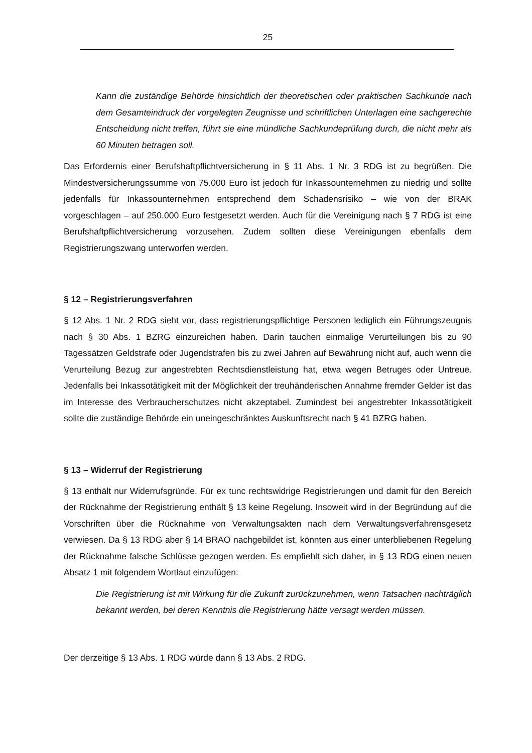25
Kann die zuständige Behörde hinsichtlich der theoretischen oder praktischen Sachkunde nach dem Gesamteindruck der vorgelegten Zeugnisse und schriftlichen Unterlagen eine sachgerechte Entscheidung nicht treffen, führt sie eine mündliche Sachkundeprüfung durch, die nicht mehr als 60 Minuten betragen soll.
Das Erfordernis einer Berufshaftpflichtversicherung in § 11 Abs. 1 Nr. 3 RDG ist zu begrüßen. Die Mindestversicherungssumme von 75.000 Euro ist jedoch für Inkassounternehmen zu niedrig und sollte jedenfalls für Inkassounternehmen entsprechend dem Schadensrisiko – wie von der BRAK vorgeschlagen – auf 250.000 Euro festgesetzt werden. Auch für die Vereinigung nach § 7 RDG ist eine Berufshaftpflichtversicherung vorzusehen. Zudem sollten diese Vereinigungen ebenfalls dem Registrierungszwang unterworfen werden.
§ 12 – Registrierungsverfahren
§ 12 Abs. 1 Nr. 2 RDG sieht vor, dass registrierungspflichtige Personen lediglich ein Führungszeugnis nach § 30 Abs. 1 BZRG einzureichen haben. Darin tauchen einmalige Verurteilungen bis zu 90 Tagessätzen Geldstrafe oder Jugendstrafen bis zu zwei Jahren auf Bewährung nicht auf, auch wenn die Verurteilung Bezug zur angestrebten Rechtsdienstleistung hat, etwa wegen Betruges oder Untreue. Jedenfalls bei Inkassotätigkeit mit der Möglichkeit der treuhänderischen Annahme fremder Gelder ist das im Interesse des Verbraucherschutzes nicht akzeptabel. Zumindest bei angestrebter Inkassotätigkeit sollte die zuständige Behörde ein uneingeschränktes Auskunftsrecht nach § 41 BZRG haben.
§ 13 – Widerruf der Registrierung
§ 13 enthält nur Widerrufsgründe. Für ex tunc rechtswidrige Registrierungen und damit für den Bereich der Rücknahme der Registrierung enthält § 13 keine Regelung. Insoweit wird in der Begründung auf die Vorschriften über die Rücknahme von Verwaltungsakten nach dem Verwaltungsverfahrensgesetz verwiesen. Da § 13 RDG aber § 14 BRAO nachgebildet ist, könnten aus einer unterbliebenen Regelung der Rücknahme falsche Schlüsse gezogen werden. Es empfiehlt sich daher, in § 13 RDG einen neuen Absatz 1 mit folgendem Wortlaut einzufügen:
Die Registrierung ist mit Wirkung für die Zukunft zurückzunehmen, wenn Tatsachen nachträglich bekannt werden, bei deren Kenntnis die Registrierung hätte versagt werden müssen.
Der derzeitige § 13 Abs. 1 RDG würde dann § 13 Abs. 2 RDG.